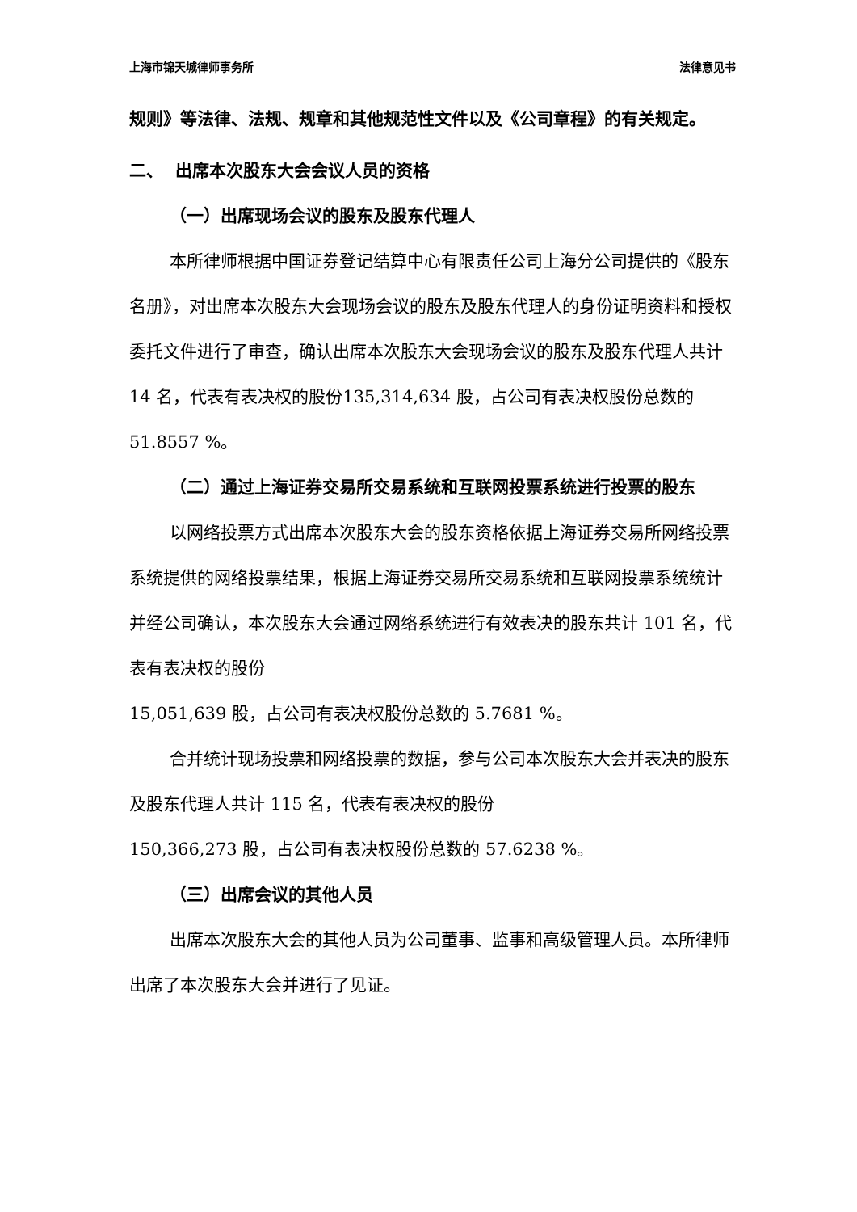上海市锦天城律师事务所 法律意见书
规则》等法律、法规、规章和其他规范性文件以及《公司章程》的有关规定。
二、 出席本次股东大会会议人员的资格
（一）出席现场会议的股东及股东代理人
本所律师根据中国证券登记结算中心有限责任公司上海分公司提供的《股东名册》，对出席本次股东大会现场会议的股东及股东代理人的身份证明资料和授权委托文件进行了审查，确认出席本次股东大会现场会议的股东及股东代理人共计 14 名，代表有表决权的股份135,314,634 股，占公司有表决权股份总数的 51.8557 %。
（二）通过上海证券交易所交易系统和互联网投票系统进行投票的股东
以网络投票方式出席本次股东大会的股东资格依据上海证券交易所网络投票系统提供的网络投票结果，根据上海证券交易所交易系统和互联网投票系统统计并经公司确认，本次股东大会通过网络系统进行有效表决的股东共计 101 名，代表有表决权的股份
15,051,639 股，占公司有表决权股份总数的 5.7681 %。
合并统计现场投票和网络投票的数据，参与公司本次股东大会并表决的股东及股东代理人共计 115 名，代表有表决权的股份
150,366,273 股，占公司有表决权股份总数的 57.6238 %。
（三）出席会议的其他人员
出席本次股东大会的其他人员为公司董事、监事和高级管理人员。本所律师出席了本次股东大会并进行了见证。